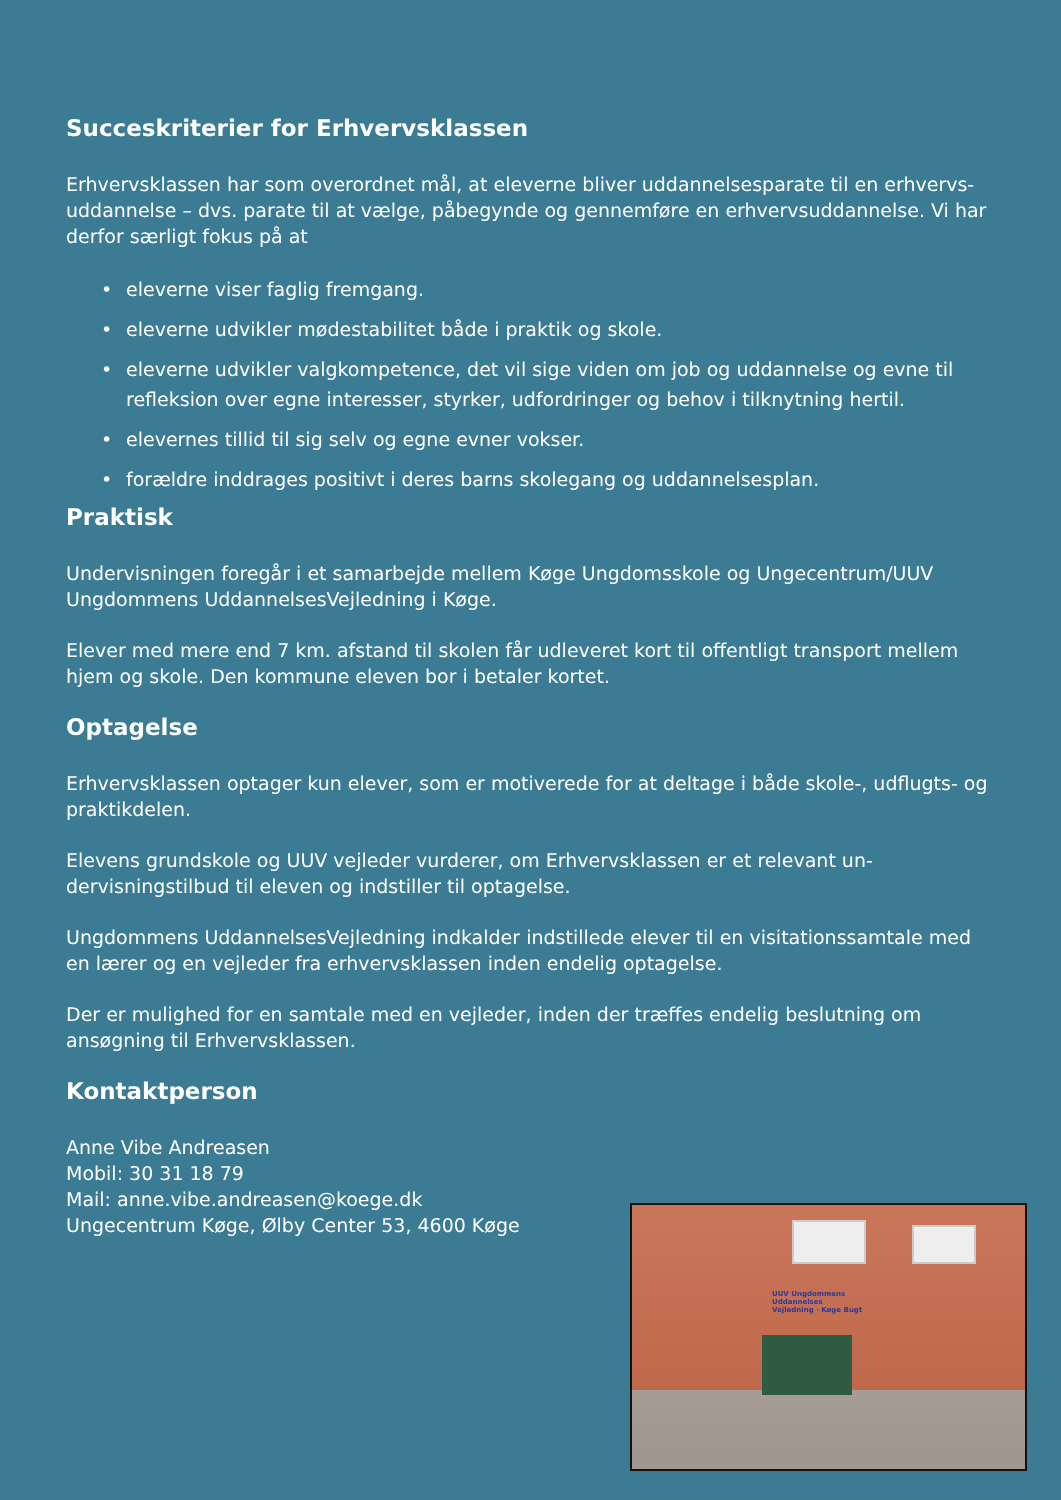Succeskriterier for Erhvervsklassen
Erhvervsklassen har som overordnet mål, at eleverne bliver uddannelsesparate til en erhvervs- uddannelse – dvs. parate til at vælge, påbegynde og gennemføre en er­hvervsuddannelse. Vi har derfor særligt fokus på at
• eleverne viser faglig fremgang.
• eleverne udvikler mødestabilitet både i praktik og skole.
• eleverne udvikler valgkompetence, det vil sige viden om job og uddannelse og evne til refleksion over egne interesser, styrker, udfordringer og behov i tilknyt­ning hertil.
• elevernes tillid til sig selv og egne evner vokser.
• forældre inddrages positivt i deres barns skolegang og uddannelsesplan.
Praktisk
Undervisningen foregår i et samarbejde mellem Køge Ungdomsskole og Ungecen­trum/UUV Ungdommens UddannelsesVejledning i Køge.
Elever med mere end 7 km. afstand til skolen får udleveret kort til offentligt transport mellem hjem og skole. Den kommune eleven bor i betaler kortet.
Optagelse
Erhvervsklassen optager kun elever, som er motiverede for at deltage i både skole-, udflugts- og praktikdelen.
Elevens grundskole og UUV vejleder vurderer, om Erhvervsklassen er et relevant un­dervisningstilbud til eleven og indstiller til optagelse.
Ungdommens UddannelsesVejledning indkalder indstillede elever til en visitations­samtale med en lærer og en vejleder fra erhvervsklassen inden endelig optagelse.
Der er mulighed for en samtale med en vejleder, inden der træffes endelig beslut­ning om ansøgning til Erhvervsklassen.
Kontaktperson
Anne Vibe Andreasen
Mobil: 30 31 18 79
Mail: anne.vibe.andreasen@koege.dk
Ungecentrum Køge, Ølby Center 53, 4600 Køge
UUV Ungdommens
Uddannelses
Vejledning · Køge Bugt